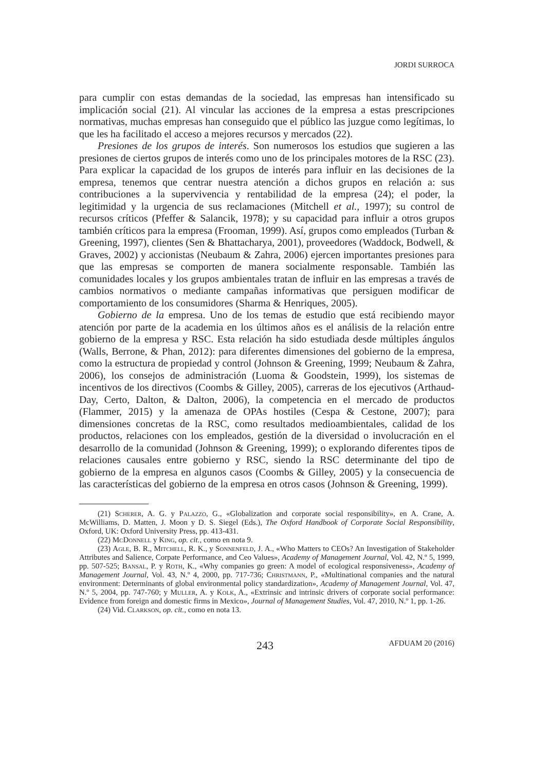JORDI SURROCA
para cumplir con estas demandas de la sociedad, las empresas han intensificado su implicación social (21). Al vincular las acciones de la empresa a estas prescripciones normativas, muchas empresas han conseguido que el público las juzgue como legítimas, lo que les ha facilitado el acceso a mejores recursos y mercados (22).
Presiones de los grupos de interés. Son numerosos los estudios que sugieren a las presiones de ciertos grupos de interés como uno de los principales motores de la RSC (23). Para explicar la capacidad de los grupos de interés para influir en las decisiones de la empresa, tenemos que centrar nuestra atención a dichos grupos en relación a: sus contribuciones a la supervivencia y rentabilidad de la empresa (24); el poder, la legitimidad y la urgencia de sus reclamaciones (Mitchell et al., 1997); su control de recursos críticos (Pfeffer & Salancik, 1978); y su capacidad para influir a otros grupos también críticos para la empresa (Frooman, 1999). Así, grupos como empleados (Turban & Greening, 1997), clientes (Sen & Bhattacharya, 2001), proveedores (Waddock, Bodwell, & Graves, 2002) y accionistas (Neubaum & Zahra, 2006) ejercen importantes presiones para que las empresas se comporten de manera socialmente responsable. También las comunidades locales y los grupos ambientales tratan de influir en las empresas a través de cambios normativos o mediante campañas informativas que persiguen modificar de comportamiento de los consumidores (Sharma & Henriques, 2005).
Gobierno de la empresa. Uno de los temas de estudio que está recibiendo mayor atención por parte de la academia en los últimos años es el análisis de la relación entre gobierno de la empresa y RSC. Esta relación ha sido estudiada desde múltiples ángulos (Walls, Berrone, & Phan, 2012): para diferentes dimensiones del gobierno de la empresa, como la estructura de propiedad y control (Johnson & Greening, 1999; Neubaum & Zahra, 2006), los consejos de administración (Luoma & Goodstein, 1999), los sistemas de incentivos de los directivos (Coombs & Gilley, 2005), carreras de los ejecutivos (Arthaud-Day, Certo, Dalton, & Dalton, 2006), la competencia en el mercado de productos (Flammer, 2015) y la amenaza de OPAs hostiles (Cespa & Cestone, 2007); para dimensiones concretas de la RSC, como resultados medioambientales, calidad de los productos, relaciones con los empleados, gestión de la diversidad o involucración en el desarrollo de la comunidad (Johnson & Greening, 1999); o explorando diferentes tipos de relaciones causales entre gobierno y RSC, siendo la RSC determinante del tipo de gobierno de la empresa en algunos casos (Coombs & Gilley, 2005) y la consecuencia de las características del gobierno de la empresa en otros casos (Johnson & Greening, 1999).
(21) Scherer, A. G. y Palazzo, G., «Globalization and corporate social responsibility», en A. Crane, A. McWilliams, D. Matten, J. Moon y D. S. Siegel (Eds.), The Oxford Handbook of Corporate Social Responsibility, Oxford, UK: Oxford University Press, pp. 413-431.
(22) McDonnell y King, op. cit., como en nota 9.
(23) Agle, B. R., Mitchell, R. K., y Sonnenfeld, J. A., «Who Matters to CEOs? An Investigation of Stakeholder Attributes and Salience, Corpate Performance, and Ceo Values», Academy of Management Journal, Vol. 42, N.º 5, 1999, pp. 507-525; Bansal, P. y Roth, K., «Why companies go green: A model of ecological responsiveness», Academy of Management Journal, Vol. 43, N.º 4, 2000, pp. 717-736; Christmann, P., «Multinational companies and the natural environment: Determinants of global environmental policy standardization», Academy of Management Journal, Vol. 47, N.º 5, 2004, pp. 747-760; y Muller, A. y Kolk, A., «Extrinsic and intrinsic drivers of corporate social performance: Evidence from foreign and domestic firms in Mexico», Journal of Management Studies, Vol. 47, 2010, N.º 1, pp. 1-26.
(24) Vid. Clarkson, op. cit., como en nota 13.
243 AFDUAM 20 (2016)